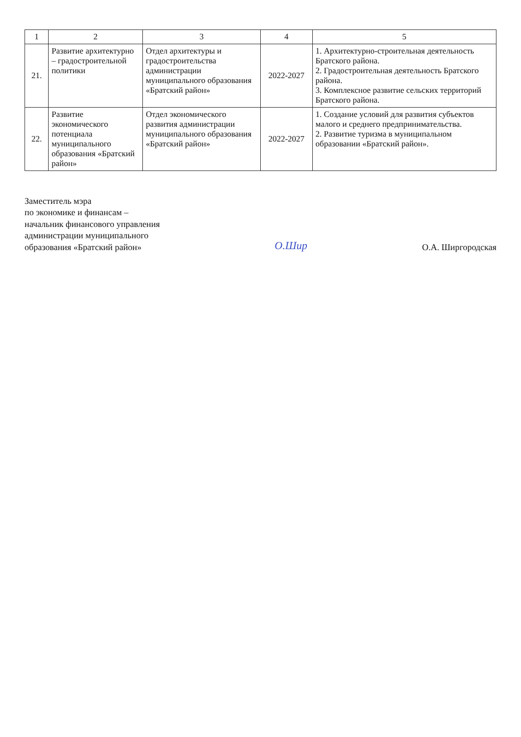| 1 | 2 | 3 | 4 | 5 |
| --- | --- | --- | --- | --- |
| 21. | Развитие архитектурно – градостроительной политики | Отдел архитектуры и градостроительства администрации муниципального образования «Братский район» | 2022-2027 | 1. Архитектурно-строительная деятельность Братского района. 2. Градостроительная деятельность Братского района. 3. Комплексное развитие сельских территорий Братского района. |
| 22. | Развитие экономического потенциала муниципального образования «Братский район» | Отдел экономического развития администрации муниципального образования «Братский район» | 2022-2027 | 1. Создание условий для развития субъектов малого и среднего предпринимательства. 2. Развитие туризма в муниципальном образовании «Братский район». |
Заместитель мэра
по экономике и финансам –
начальник финансового управления
администрации муниципального
образования «Братский район»
О.Шир
О.А. Ширгородская